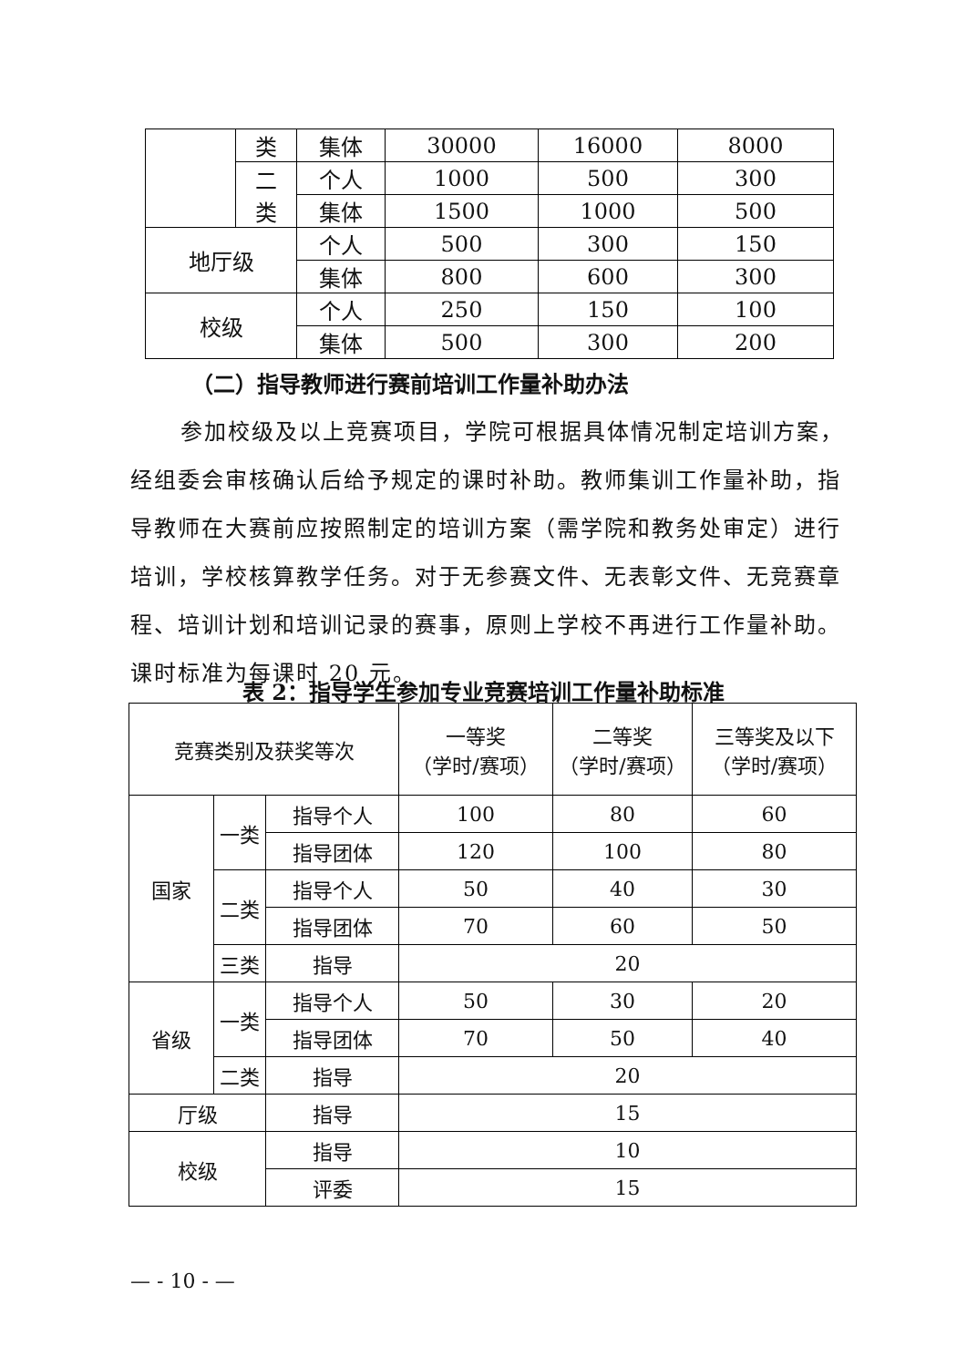| | 类 | 集体 | 30000 | 16000 | 8000 |
| | 二 类 | 个人 | 1000 | 500 | 300 |
| | | 集体 | 1500 | 1000 | 500 |
| 地厅级 | | 个人 | 500 | 300 | 150 |
| | | 集体 | 800 | 600 | 300 |
| 校级 | | 个人 | 250 | 150 | 100 |
| | | 集体 | 500 | 300 | 200 |
（二）指导教师进行赛前培训工作量补助办法
参加校级及以上竞赛项目，学院可根据具体情况制定培训方案，经组委会审核确认后给予规定的课时补助。教师集训工作量补助，指导教师在大赛前应按照制定的培训方案（需学院和教务处审定）进行培训，学校核算教学任务。对于无参赛文件、无表彰文件、无竞赛章程、培训计划和培训记录的赛事，原则上学校不再进行工作量补助。课时标准为每课时 20 元。
表 2：指导学生参加专业竞赛培训工作量补助标准
| 竞赛类别及获奖等次 | | | 一等奖 （学时/赛项） | 二等奖 （学时/赛项） | 三等奖及以下 （学时/赛项） |
| --- | --- | --- | --- | --- | --- |
| 国家 | 一类 | 指导个人 | 100 | 80 | 60 |
| | | 指导团体 | 120 | 100 | 80 |
| | 二类 | 指导个人 | 50 | 40 | 30 |
| | | 指导团体 | 70 | 60 | 50 |
| | 三类 | 指导 | 20 | | |
| 省级 | 一类 | 指导个人 | 50 | 30 | 20 |
| | | 指导团体 | 70 | 50 | 40 |
| | 二类 | 指导 | 20 | | |
| 厅级 | | 指导 | 15 | | |
| 校级 | | 指导 | 10 | | |
| | | 评委 | 15 | | |
— - 10 - —